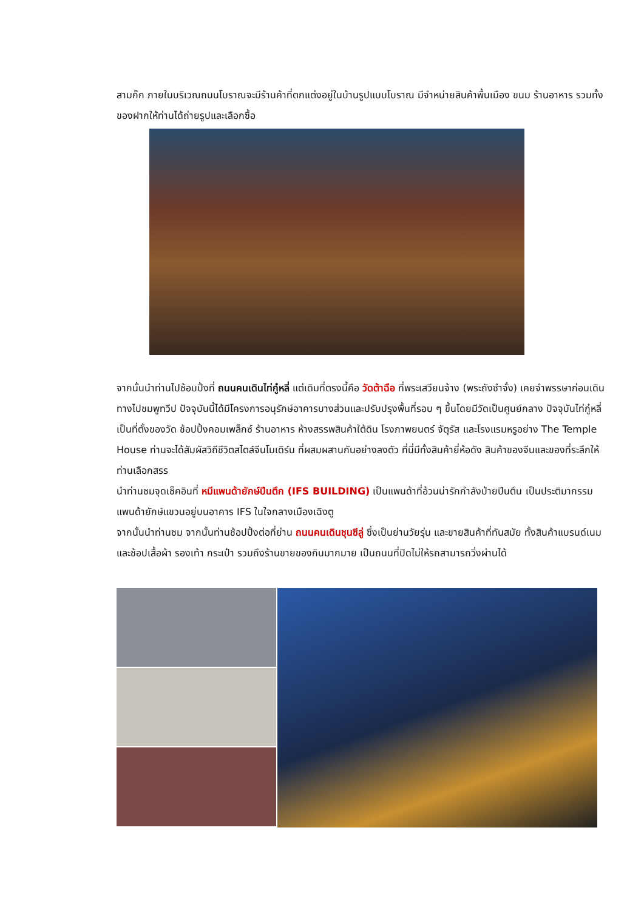สามก๊ก ภายในบริเวณถนนโบราณจะมีร้านค้าที่ตกแต่งอยู่ในบ้านรูปแบบโบราณ มีจำหน่ายสินค้าพื้นเมือง ขนม ร้านอาหาร รวมทั้งของฝากให้ท่านได้ถ่ายรูปและเลือกซื้อ
จากนั้นนำท่านไปช้อบปิ้งที่ ถนนคนเดินไท่กู๋หลี่ แต่เดิมที่ตรงนี้คือ วัดต้าฉือ ที่พระเสวียนจ้าง (พระถังซำจั๋ง) เคยจำพรรษาก่อนเดินทางไปชมพูทวีป ปัจจุบันนี้ได้มีโครงการอนุรักษ์อาคารบางส่วนและปรับปรุงพื้นที่รอบ ๆ ขึ้นโดยมีวัดเป็นศูนย์กลาง ปัจจุบันไท่กู๋หลี่เป็นที่ตั้งของวัด ช้อปปิ้งคอมเพล็กซ์ ร้านอาหาร ห้างสรรพสินค้าใต้ดิน โรงภาพยนตร์ จัตุรัส และโรงแรมหรูอย่าง The Temple House ท่านจะได้สัมผัสวิถีชีวิตสไตล์จีนโมเดิร์น ที่ผสมผสานกันอย่างลงตัว ที่นี่มีทั้งสินค้ายี่ห้อดัง สินค้าของจีนและของที่ระลึกให้ท่านเลือกสรร
นำท่านชมจุดเช็คอินที่ หมีแพนด้ายักษ์ปีนตึก (IFS BUILDING) เป็นแพนด้าที่อ้วนน่ารักกำลังป่ายปีนตึน เป็นประติมากรรมแพนด้ายักษ์แขวนอยู่บนอาคาร IFS ในใจกลางเมืองเฉิงตู
จากนั้นนำท่านชม จากนั้นท่านช้อปปิ้งต่อที่ย่าน ถนนคนเดินชุนซีลู่ ซึ่งเป็นย่านวัยรุ่น และขายสินค้าที่ทันสมัย ทั้งสินค้าแบรนด์เนมและช้อปเสื้อผ้า รองเท้า กระเป๋า รวมถึงร้านขายของกินมากมาย เป็นถนนที่ปิดไม่ให้รถสามารถวิ่งผ่านได้